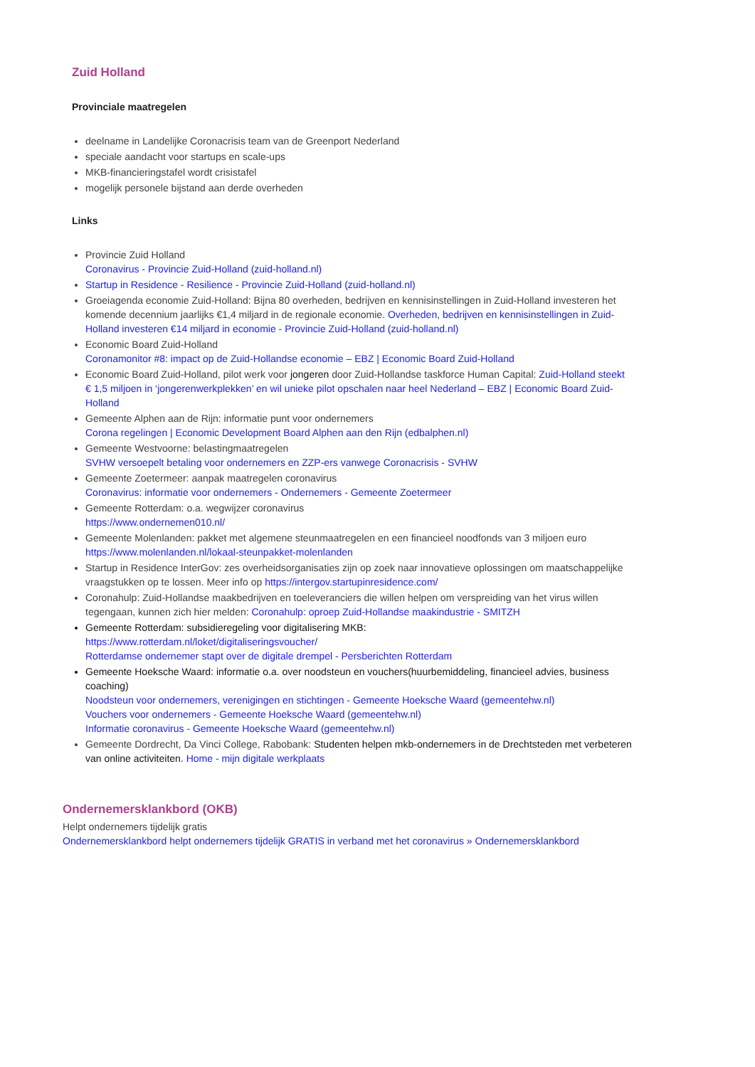Zuid Holland
Provinciale maatregelen
deelname in Landelijke Coronacrisis team van de Greenport Nederland
speciale aandacht voor startups en scale-ups
MKB-financieringstafel wordt crisistafel
mogelijk personele bijstand aan derde overheden
Links
Provincie Zuid Holland
Coronavirus - Provincie Zuid-Holland (zuid-holland.nl)
Startup in Residence - Resilience - Provincie Zuid-Holland (zuid-holland.nl)
Groeiagenda economie Zuid-Holland: Bijna 80 overheden, bedrijven en kennisinstellingen in Zuid-Holland investeren het komende decennium jaarlijks €1,4 miljard in de regionale economie. Overheden, bedrijven en kennisinstellingen in Zuid-Holland investeren €14 miljard in economie - Provincie Zuid-Holland (zuid-holland.nl)
Economic Board Zuid-Holland
Coronamonitor #8: impact op de Zuid-Hollandse economie – EBZ | Economic Board Zuid-Holland
Economic Board Zuid-Holland, pilot werk voor jongeren door Zuid-Hollandse taskforce Human Capital: Zuid-Holland steekt € 1,5 miljoen in ‘jongerenwerkplekken’ en wil unieke pilot opschalen naar heel Nederland – EBZ | Economic Board Zuid-Holland
Gemeente Alphen aan de Rijn: informatie punt voor ondernemers
Corona regelingen | Economic Development Board Alphen aan den Rijn (edbalphen.nl)
Gemeente Westvoorne: belastingmaatregelen
SVHW versoepelt betaling voor ondernemers en ZZP-ers vanwege Coronacrisis - SVHW
Gemeente Zoetermeer: aanpak maatregelen coronavirus
Coronavirus: informatie voor ondernemers - Ondernemers - Gemeente Zoetermeer
Gemeente Rotterdam: o.a. wegwijzer coronavirus
https://www.ondernemen010.nl/
Gemeente Molenlanden: pakket met algemene steunmaatregelen en een financieel noodfonds van 3 miljoen euro https://www.molenlanden.nl/lokaal-steunpakket-molenlanden
Startup in Residence InterGov: zes overheidsorganisaties zijn op zoek naar innovatieve oplossingen om maatschappelijke vraagstukken op te lossen. Meer info op https://intergov.startupinresidence.com/
Coronahulp: Zuid-Hollandse maakbedrijven en toeleveranciers die willen helpen om verspreiding van het virus willen tegengaan, kunnen zich hier melden: Coronahulp: oproep Zuid-Hollandse maakindustrie - SMITZH
Gemeente Rotterdam: subsidieregeling voor digitalisering MKB:
https://www.rotterdam.nl/loket/digitaliseringsvoucher/
Rotterdamse ondernemer stapt over de digitale drempel - Persberichten Rotterdam
Gemeente Hoeksche Waard: informatie o.a. over noodsteun en vouchers(huurbemiddeling, financieel advies, business coaching)
Noodsteun voor ondernemers, verenigingen en stichtingen - Gemeente Hoeksche Waard (gemeentehw.nl)
Vouchers voor ondernemers - Gemeente Hoeksche Waard (gemeentehw.nl)
Informatie coronavirus - Gemeente Hoeksche Waard (gemeentehw.nl)
Gemeente Dordrecht, Da Vinci College, Rabobank: Studenten helpen mkb-ondernemers in de Drechtsteden met verbeteren van online activiteiten. Home - mijn digitale werkplaats
Ondernemersklankbord (OKB)
Helpt ondernemers tijdelijk gratis
Ondernemersklankbord helpt ondernemers tijdelijk GRATIS in verband met het coronavirus » Ondernemersklankbord